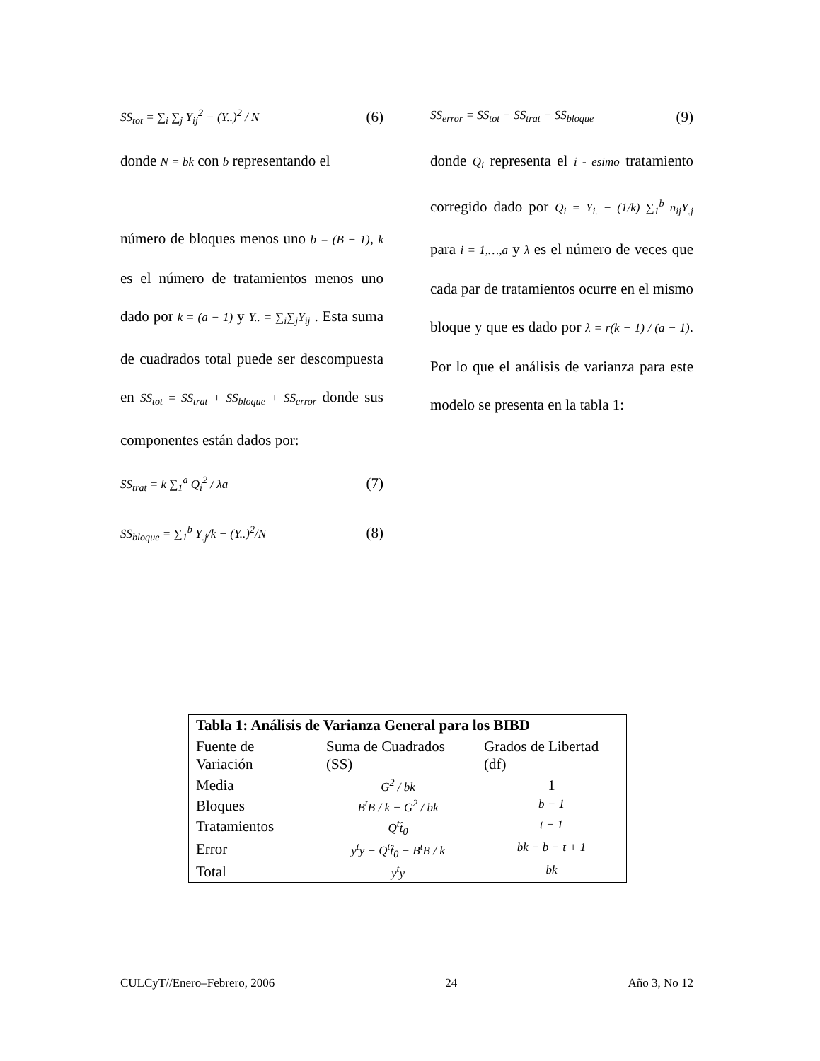SS<sub>tot</sub> = ∑<sub>i</sub> ∑<sub>j</sub> Y<sub>ij</sub><sup>2</sup> − (Y..)<sup>2</sup> / N (6)
donde N = bk con b representando el
número de bloques menos uno b = (B − 1), k es el número de tratamientos menos uno dado por k = (a − 1) y Y.. = ∑<sub>i</sub>∑<sub>j</sub>Y<sub>ij</sub> . Esta suma de cuadrados total puede ser descompuesta en SS<sub>tot</sub> = SS<sub>trat</sub> + SS<sub>bloque</sub> + SS<sub>error</sub> donde sus componentes están dados por:
SS<sub>trat</sub> = k ∑<sub>1</sub><sup>a</sup> Q<sub>i</sub><sup>2</sup> / λa (7)
SS<sub>bloque</sub> = ∑<sub>1</sub><sup>b</sup> Y<sub>.j</sub>/k − (Y..)<sup>2</sup>/N (8)
SS<sub>error</sub> = SS<sub>tot</sub> − SS<sub>trat</sub> − SS<sub>bloque</sub> (9)
donde Q<sub>i</sub> representa el i - esimo tratamiento corregido dado por Q<sub>i</sub> = Y<sub>i.</sub> − (1/k) ∑<sub>1</sub><sup>b</sup> n<sub>ij</sub>Y<sub>.j</sub> para i = 1,…,a y λ es el número de veces que cada par de tratamientos ocurre en el mismo bloque y que es dado por λ = r(k − 1) / (a − 1). Por lo que el análisis de varianza para este modelo se presenta en la tabla 1:
| Tabla 1: Análisis de Varianza General para los BIBD | | |
| --- | --- | --- |
| Fuente de Variación | Suma de Cuadrados (SS) | Grados de Libertad (df) |
| Media | G<sup>2</sup> / bk | 1 |
| Bloques | B<sup>t</sup>B / k − G<sup>2</sup> / bk | b − 1 |
| Tratamientos | Q<sup>t</sup>t̂<sub>0</sub> | t − 1 |
| Error | y<sup>t</sup>y − Q<sup>t</sup>t̂<sub>0</sub> − B<sup>t</sup>B / k | bk − b − t + 1 |
| Total | y<sup>t</sup>y | bk |
CULCyT//Enero–Febrero, 2006 24 Año 3, No 12